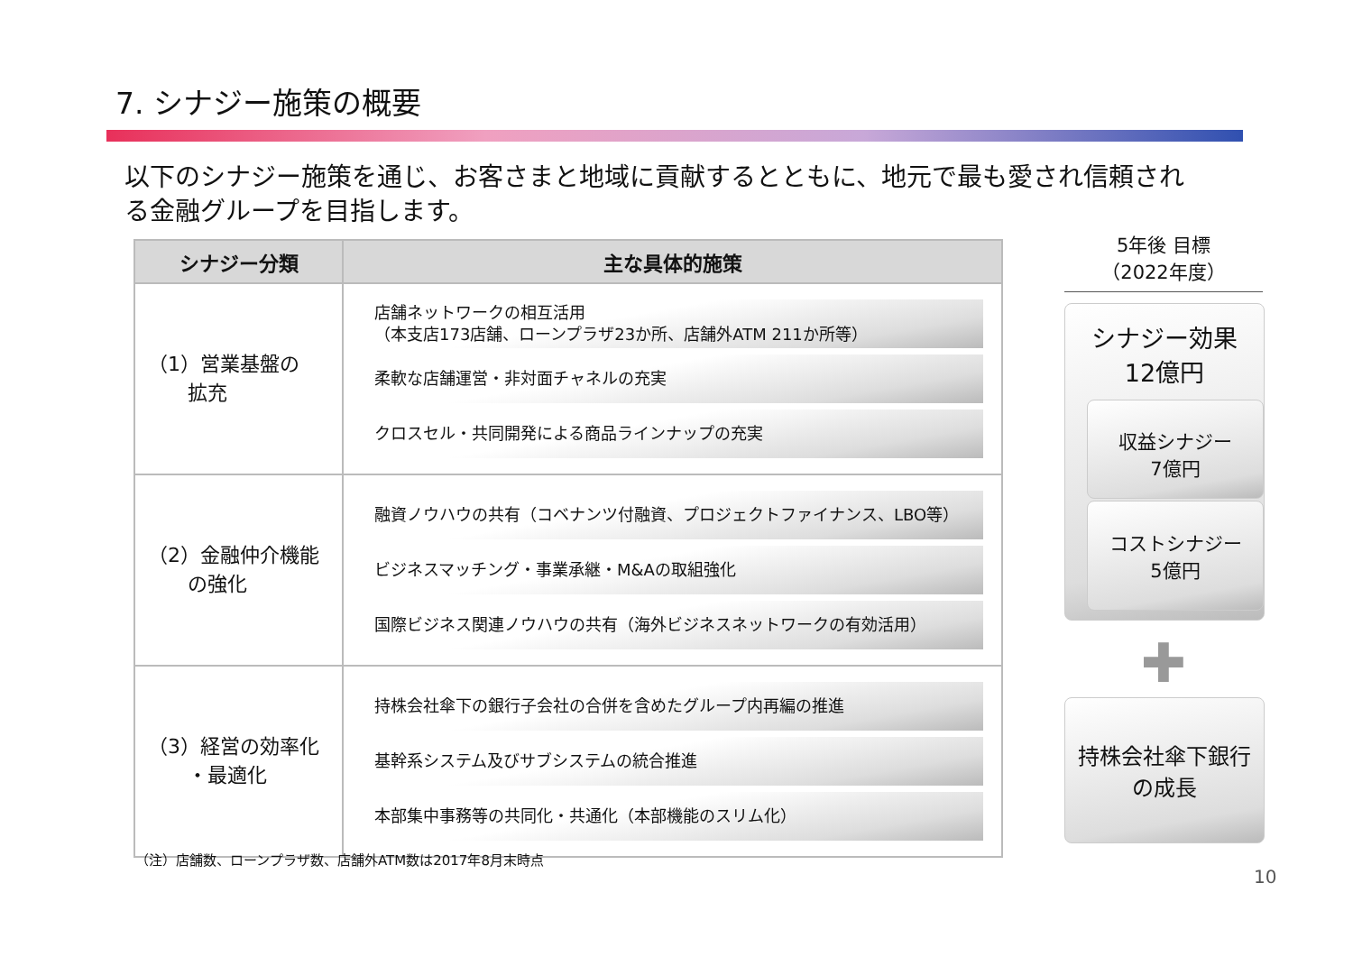7. シナジー施策の概要
以下のシナジー施策を通じ、お客さまと地域に貢献するとともに、地元で最も愛され信頼される金融グループを目指します。
| シナジー分類 | 主な具体的施策 |
| --- | --- |
| （1）営業基盤の 拡充 | 店舗ネットワークの相互活用 （本支店173店舗、ローンプラザ23か所、店舗外ATM 211か所等） 柔軟な店舗運営・非対面チャネルの充実 クロスセル・共同開発による商品ラインナップの充実 |
| （2）金融仲介機能 の強化 | 融資ノウハウの共有（コベナンツ付融資、プロジェクトファイナンス、LBO等） ビジネスマッチング・事業承継・M&Aの取組強化 国際ビジネス関連ノウハウの共有（海外ビジネスネットワークの有効活用） |
| （3）経営の効率化 ・最適化 | 持株会社傘下の銀行子会社の合併を含めたグループ内再編の推進 基幹系システム及びサブシステムの統合推進 本部集中事務等の共同化・共通化（本部機能のスリム化） |
5年後 目標
（2022年度）
シナジー効果
12億円
収益シナジー
7億円
コストシナジー
5億円
✚
持株会社傘下銀行
の成長
（注）店舗数、ローンプラザ数、店舗外ATM数は2017年8月末時点
10